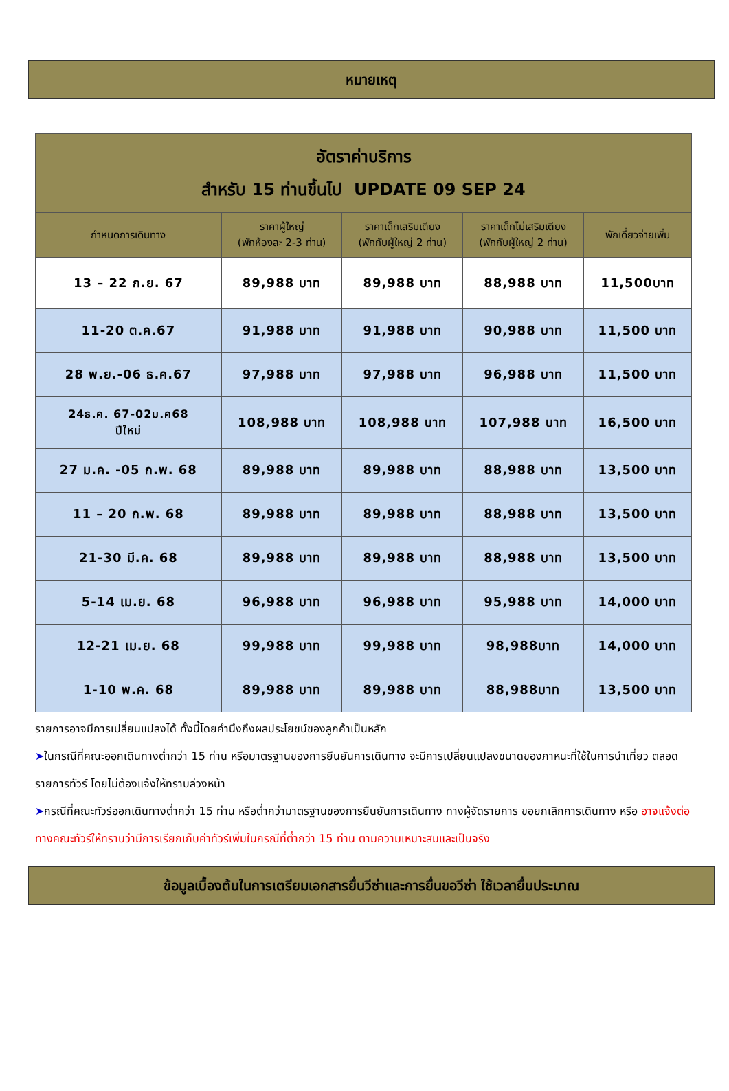หมายเหตุ
| อัตราค่าบริการ สำหรับ 15 ท่านขึ้นไป UPDATE 09 SEP 24 | | | | |
| --- | --- | --- | --- | --- |
| กำหนดการเดินทาง | ราคาผู้ใหญ่ (พักห้องละ 2-3 ท่าน) | ราคาเด็กเสริมเตียง (พักกับผู้ใหญ่ 2 ท่าน) | ราคาเด็กไม่เสริมเตียง (พักกับผู้ใหญ่ 2 ท่าน) | พักเดี่ยวจ่ายเพิ่ม |
| 13 – 22 ก.ย. 67 | 89,988 บาท | 89,988 บาท | 88,988 บาท | 11,500บาท |
| 11-20 ต.ค.67 | 91,988 บาท | 91,988 บาท | 90,988 บาท | 11,500 บาท |
| 28 พ.ย.-06 ธ.ค.67 | 97,988 บาท | 97,988 บาท | 96,988 บาท | 11,500 บาท |
| 24ธ.ค. 67-02ม.ค68 ปีใหม่ | 108,988 บาท | 108,988 บาท | 107,988 บาท | 16,500 บาท |
| 27 ม.ค. -05 ก.พ. 68 | 89,988 บาท | 89,988 บาท | 88,988 บาท | 13,500 บาท |
| 11 – 20 ก.พ. 68 | 89,988 บาท | 89,988 บาท | 88,988 บาท | 13,500 บาท |
| 21-30 มี.ค. 68 | 89,988 บาท | 89,988 บาท | 88,988 บาท | 13,500 บาท |
| 5-14 เม.ย. 68 | 96,988 บาท | 96,988 บาท | 95,988 บาท | 14,000 บาท |
| 12-21 เม.ย. 68 | 99,988 บาท | 99,988 บาท | 98,988บาท | 14,000 บาท |
| 1-10 พ.ค. 68 | 89,988 บาท | 89,988 บาท | 88,988บาท | 13,500 บาท |
รายการอาจมีการเปลี่ยนแปลงได้ ทั้งนี้โดยคำนึงถึงผลประโยชน์ของลูกค้าเป็นหลัก
➤ในกรณีที่คณะออกเดินทางต่ำกว่า 15 ท่าน หรือมาตรฐานของการยืนยันการเดินทาง จะมีการเปลี่ยนแปลงขนาดของภาหนะที่ใช้ในการนำเที่ยว ตลอดรายการทัวร์ โดยไม่ต้องแจ้งให้ทราบล่วงหน้า
➤กรณีที่คณะทัวร์ออกเดินทางต่ำกว่า 15 ท่าน หรือต่ำกว่ามาตรฐานของการยืนยันการเดินทาง ทางผู้จัดรายการ ขอยกเลิกการเดินทาง หรือ อาจแจ้งต่อทางคณะทัวร์ให้ทราบว่ามีการเรียกเก็บค่าทัวร์เพิ่มในกรณีที่ต่ำกว่า 15 ท่าน ตามความเหมาะสมและเป็นจริง
ข้อมูลเบื้องต้นในการเตรียมเอกสารยื่นวีซ่าและการยื่นขอวีซ่า ใช้เวลายื่นประมาณ